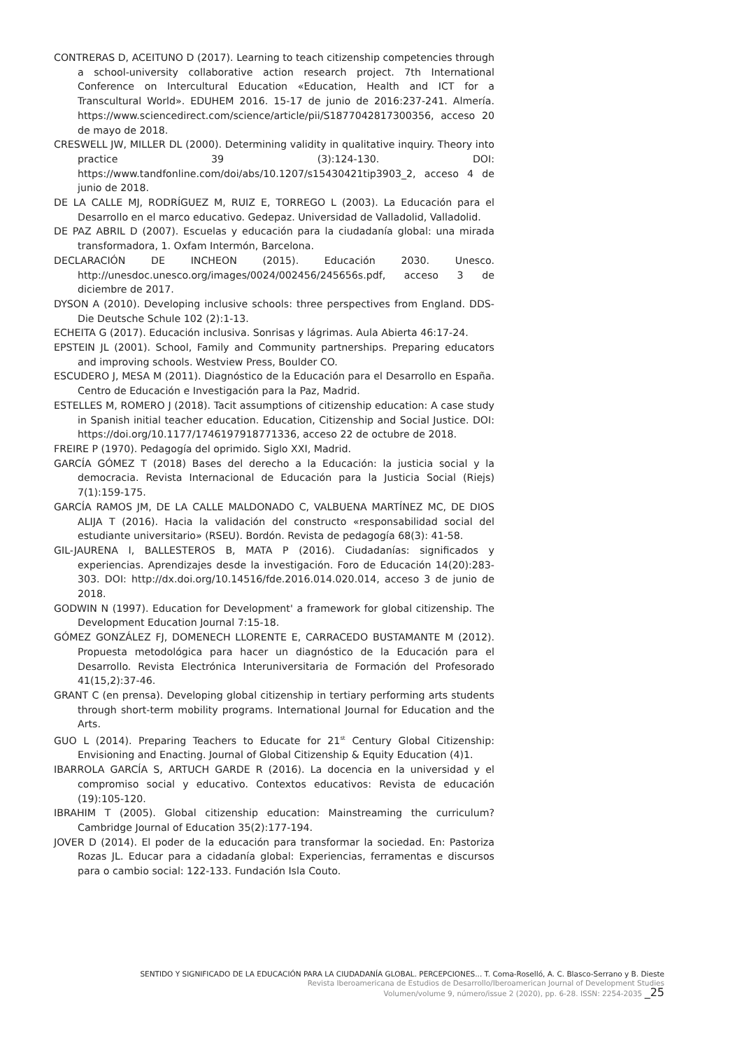CONTRERAS D, ACEITUNO D (2017). Learning to teach citizenship competencies through a school-university collaborative action research project. 7th International Conference on Intercultural Education «Education, Health and ICT for a Transcultural World». EDUHEM 2016. 15-17 de junio de 2016:237-241. Almería. https://www.sciencedirect.com/science/article/pii/S1877042817300356, acceso 20 de mayo de 2018.
CRESWELL JW, MILLER DL (2000). Determining validity in qualitative inquiry. Theory into practice 39 (3):124-130. DOI: https://www.tandfonline.com/doi/abs/10.1207/s15430421tip3903_2, acceso 4 de junio de 2018.
DE LA CALLE MJ, RODRÍGUEZ M, RUIZ E, TORREGO L (2003). La Educación para el Desarrollo en el marco educativo. Gedepaz. Universidad de Valladolid, Valladolid.
DE PAZ ABRIL D (2007). Escuelas y educación para la ciudadanía global: una mirada transformadora, 1. Oxfam Intermón, Barcelona.
DECLARACIÓN DE INCHEON (2015). Educación 2030. Unesco. http://unesdoc.unesco.org/images/0024/002456/245656s.pdf, acceso 3 de diciembre de 2017.
DYSON A (2010). Developing inclusive schools: three perspectives from England. DDS-Die Deutsche Schule 102 (2):1-13.
ECHEITA G (2017). Educación inclusiva. Sonrisas y lágrimas. Aula Abierta 46:17-24.
EPSTEIN JL (2001). School, Family and Community partnerships. Preparing educators and improving schools. Westview Press, Boulder CO.
ESCUDERO J, MESA M (2011). Diagnóstico de la Educación para el Desarrollo en España. Centro de Educación e Investigación para la Paz, Madrid.
ESTELLES M, ROMERO J (2018). Tacit assumptions of citizenship education: A case study in Spanish initial teacher education. Education, Citizenship and Social Justice. DOI: https://doi.org/10.1177/1746197918771336, acceso 22 de octubre de 2018.
FREIRE P (1970). Pedagogía del oprimido. Siglo XXI, Madrid.
GARCÍA GÓMEZ T (2018) Bases del derecho a la Educación: la justicia social y la democracia. Revista Internacional de Educación para la Justicia Social (Riejs) 7(1):159-175.
GARCÍA RAMOS JM, DE LA CALLE MALDONADO C, VALBUENA MARTÍNEZ MC, DE DIOS ALIJA T (2016). Hacia la validación del constructo «responsabilidad social del estudiante universitario» (RSEU). Bordón. Revista de pedagogía 68(3): 41-58.
GIL-JAURENA I, BALLESTEROS B, MATA P (2016). Ciudadanías: significados y experiencias. Aprendizajes desde la investigación. Foro de Educación 14(20):283-303. DOI: http://dx.doi.org/10.14516/fde.2016.014.020.014, acceso 3 de junio de 2018.
GODWIN N (1997). Education for Development' a framework for global citizenship. The Development Education Journal 7:15-18.
GÓMEZ GONZÁLEZ FJ, DOMENECH LLORENTE E, CARRACEDO BUSTAMANTE M (2012). Propuesta metodológica para hacer un diagnóstico de la Educación para el Desarrollo. Revista Electrónica Interuniversitaria de Formación del Profesorado 41(15,2):37-46.
GRANT C (en prensa). Developing global citizenship in tertiary performing arts students through short-term mobility programs. International Journal for Education and the Arts.
GUO L (2014). Preparing Teachers to Educate for 21<sup>st</sup> Century Global Citizenship: Envisioning and Enacting. Journal of Global Citizenship & Equity Education (4)1.
IBARROLA GARCÍA S, ARTUCH GARDE R (2016). La docencia en la universidad y el compromiso social y educativo. Contextos educativos: Revista de educación (19):105-120.
IBRAHIM T (2005). Global citizenship education: Mainstreaming the curriculum? Cambridge Journal of Education 35(2):177-194.
JOVER D (2014). El poder de la educación para transformar la sociedad. En: Pastoriza Rozas JL. Educar para a cidadanía global: Experiencias, ferramentas e discursos para o cambio social: 122-133. Fundación Isla Couto.
SENTIDO Y SIGNIFICADO DE LA EDUCACIÓN PARA LA CIUDADANÍA GLOBAL. PERCEPCIONES... T. Coma-Roselló, A. C. Blasco-Serrano y B. Dieste
Revista Iberoamericana de Estudios de Desarrollo/Iberoamerican Journal of Development Studies
Volumen/volume 9, número/issue 2 (2020), pp. 6-28. ISSN: 2254-2035 _25